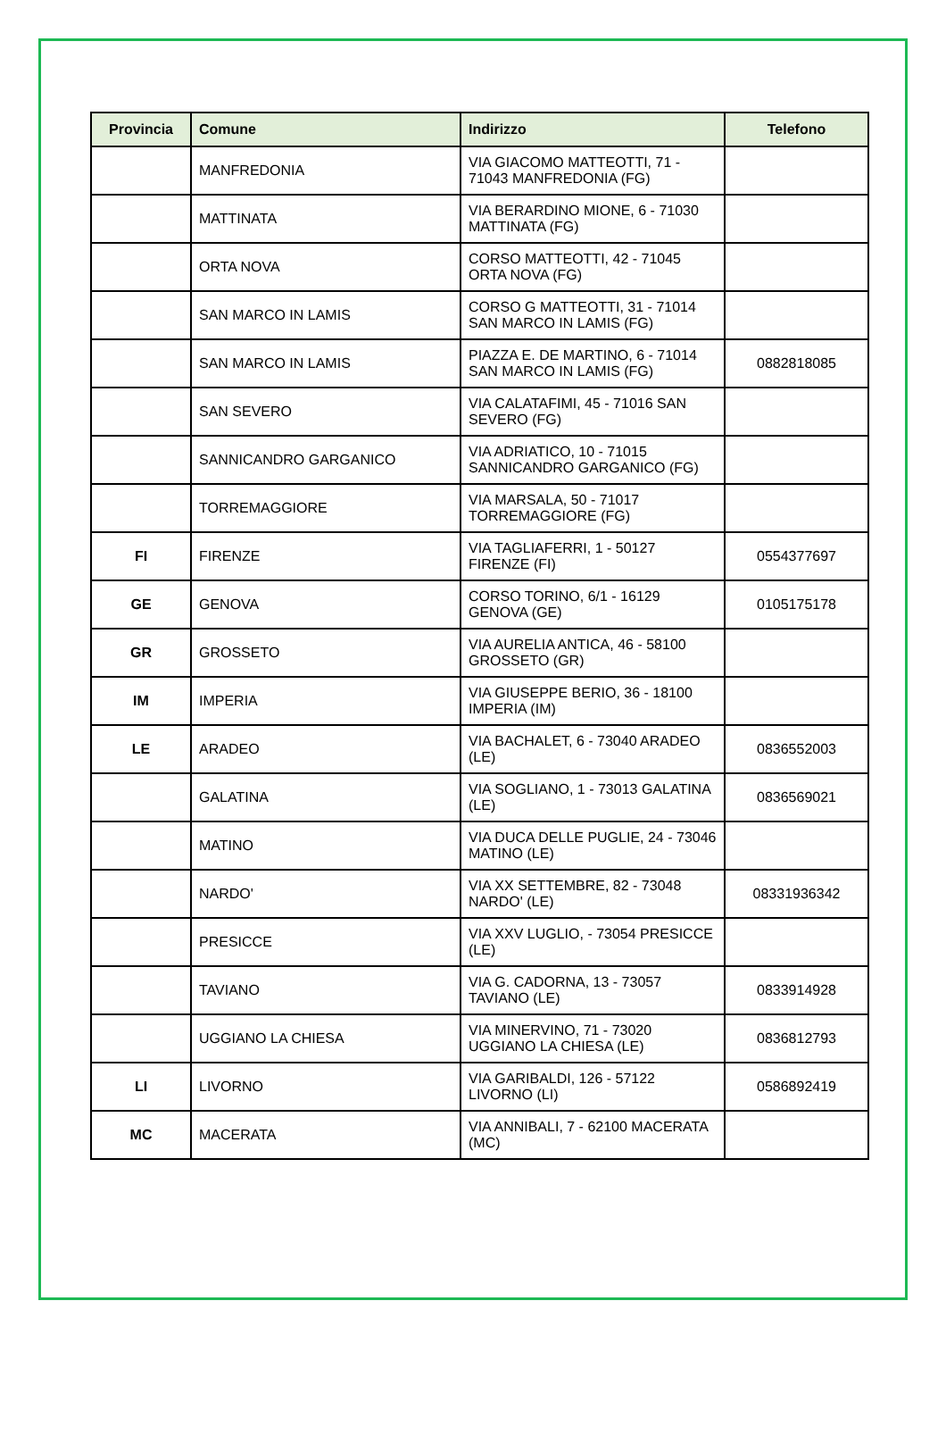| Provincia | Comune | Indirizzo | Telefono |
| --- | --- | --- | --- |
| | MANFREDONIA | VIA GIACOMO MATTEOTTI, 71 - 71043 MANFREDONIA (FG) | |
| | MATTINATA | VIA BERARDINO MIONE, 6 - 71030 MATTINATA (FG) | |
| | ORTA NOVA | CORSO MATTEOTTI, 42 - 71045 ORTA NOVA (FG) | |
| | SAN MARCO IN LAMIS | CORSO G MATTEOTTI, 31 - 71014 SAN MARCO IN LAMIS (FG) | |
| | SAN MARCO IN LAMIS | PIAZZA E. DE MARTINO, 6 - 71014 SAN MARCO IN LAMIS (FG) | 0882818085 |
| | SAN SEVERO | VIA CALATAFIMI, 45 - 71016 SAN SEVERO (FG) | |
| | SANNICANDRO GARGANICO | VIA ADRIATICO, 10 - 71015 SANNICANDRO GARGANICO (FG) | |
| | TORREMAGGIORE | VIA MARSALA, 50 - 71017 TORREMAGGIORE (FG) | |
| FI | FIRENZE | VIA TAGLIAFERRI, 1 - 50127 FIRENZE (FI) | 0554377697 |
| GE | GENOVA | CORSO TORINO, 6/1 - 16129 GENOVA (GE) | 0105175178 |
| GR | GROSSETO | VIA AURELIA ANTICA, 46 - 58100 GROSSETO (GR) | |
| IM | IMPERIA | VIA GIUSEPPE BERIO, 36 - 18100 IMPERIA (IM) | |
| LE | ARADEO | VIA BACHALET, 6 - 73040 ARADEO (LE) | 0836552003 |
| | GALATINA | VIA SOGLIANO, 1 - 73013 GALATINA (LE) | 0836569021 |
| | MATINO | VIA DUCA DELLE PUGLIE, 24 - 73046 MATINO (LE) | |
| | NARDO' | VIA XX SETTEMBRE, 82 - 73048 NARDO' (LE) | 08331936342 |
| | PRESICCE | VIA XXV LUGLIO, - 73054 PRESICCE (LE) | |
| | TAVIANO | VIA G. CADORNA, 13 - 73057 TAVIANO (LE) | 0833914928 |
| | UGGIANO LA CHIESA | VIA MINERVINO, 71 - 73020 UGGIANO LA CHIESA (LE) | 0836812793 |
| LI | LIVORNO | VIA GARIBALDI, 126 - 57122 LIVORNO (LI) | 0586892419 |
| MC | MACERATA | VIA ANNIBALI, 7 - 62100 MACERATA (MC) | |